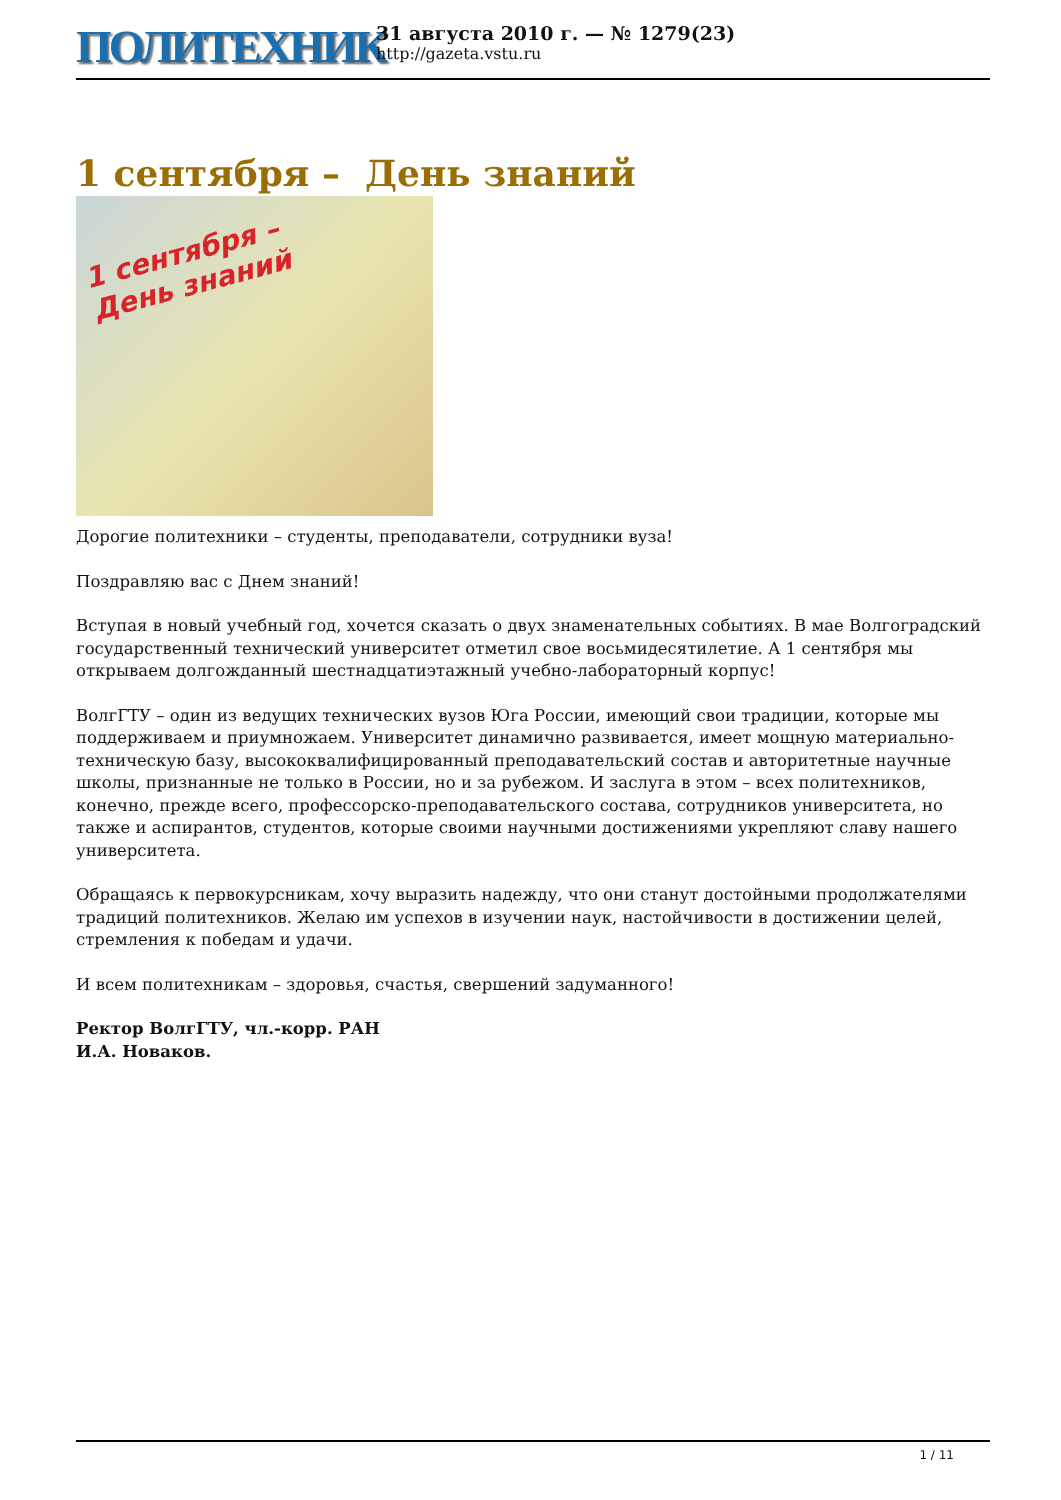ПОЛИТЕХНИК
31 августа 2010 г. — № 1279(23)
http://gazeta.vstu.ru
1 сентября – День знаний
1 сентября –
День знаний
Дорогие политехники – студенты, преподаватели, сотрудники вуза!
Поздравляю вас с Днем знаний!
Вступая в новый учебный год, хочется сказать о двух знаменательных событиях. В мае Волгоградский государственный технический университет отметил свое восьмидесятилетие. А 1 сентября мы открываем долгожданный шестнадцатиэтажный учебно-лабораторный корпус!
ВолгГТУ – один из ведущих технических вузов Юга России, имеющий свои традиции, которые мы поддерживаем и приумножаем. Университет динамично развивается, имеет мощную материально-техническую базу, высококвалифицированный преподавательский состав и авторитетные научные школы, признанные не только в России, но и за рубежом. И заслуга в этом – всех политехников, конечно, прежде всего, профессорско-преподавательского состава, сотрудников университета, но также и аспирантов, студентов, которые своими научными достижениями укрепляют славу нашего университета.
Обращаясь к первокурсникам, хочу выразить надежду, что они станут достойными продолжателями традиций политехников. Желаю им успехов в изучении наук, настойчивости в достижении целей, стремления к победам и удачи.
И всем политехникам – здоровья, счастья, свершений задуманного!
Ректор ВолгГТУ, чл.-корр. РАН
И.А. Новаков.
1 / 11